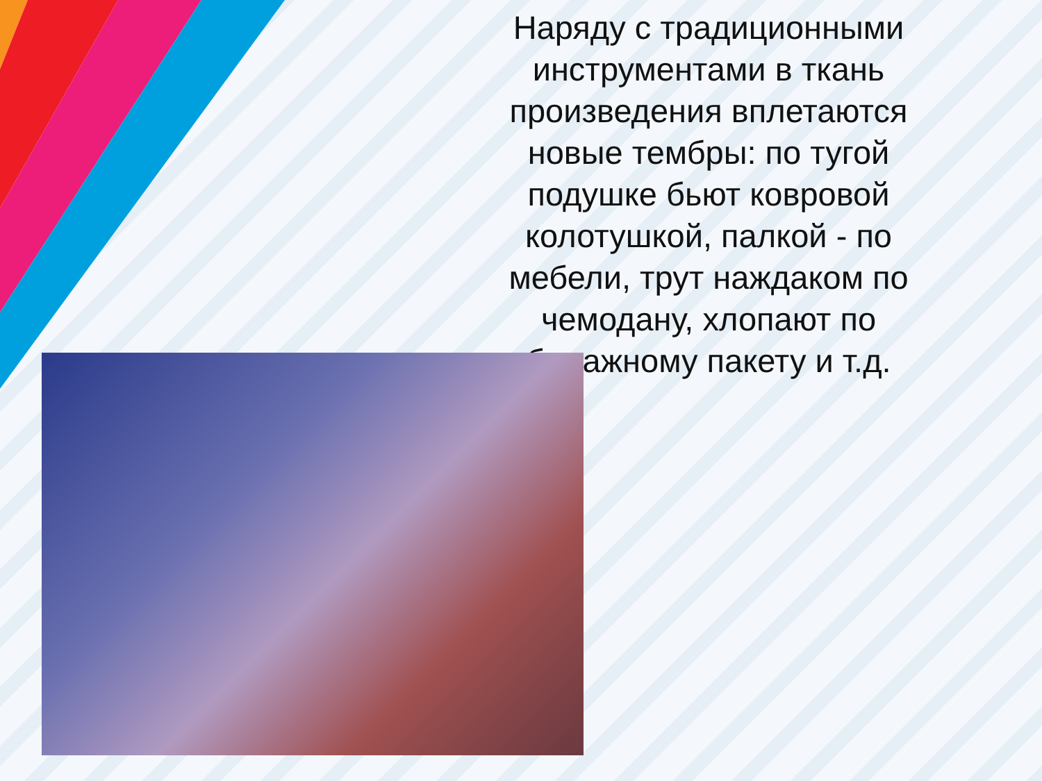Наряду с традиционными инструментами в ткань произведения вплетаются новые тембры: по тугой подушке бьют ковровой колотушкой, палкой - по мебели, трут наждаком по чемодану, хлопают по бумажному пакету и т.д.